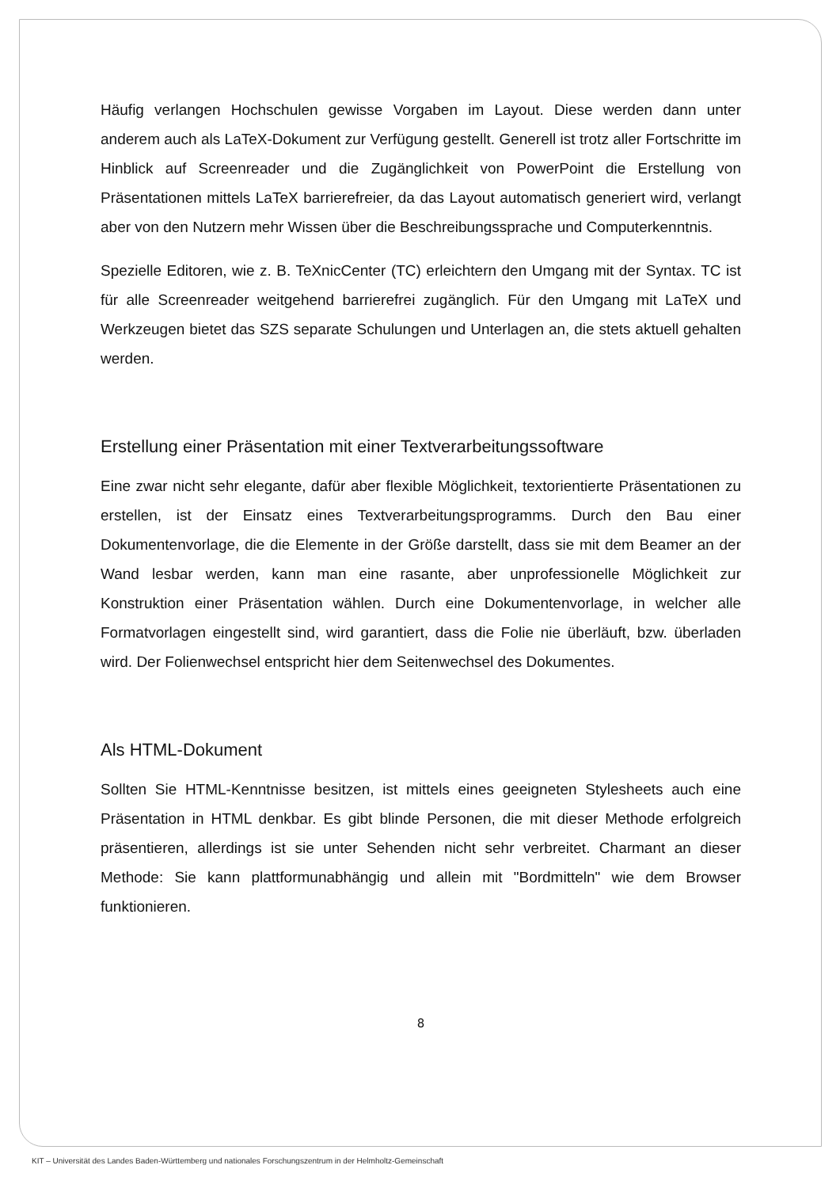Häufig verlangen Hochschulen gewisse Vorgaben im Layout. Diese werden dann unter anderem auch als LaTeX-Dokument zur Verfügung gestellt. Generell ist trotz aller Fortschritte im Hinblick auf Screenreader und die Zugänglichkeit von PowerPoint die Erstellung von Präsentationen mittels LaTeX barrierefreier, da das Layout automatisch generiert wird, verlangt aber von den Nutzern mehr Wissen über die Beschreibungssprache und Computerkenntnis.
Spezielle Editoren, wie z. B. TeXnicCenter (TC) erleichtern den Umgang mit der Syntax. TC ist für alle Screenreader weitgehend barrierefrei zugänglich. Für den Umgang mit LaTeX und Werkzeugen bietet das SZS separate Schulungen und Unterlagen an, die stets aktuell gehalten werden.
Erstellung einer Präsentation mit einer Textverarbeitungssoftware
Eine zwar nicht sehr elegante, dafür aber flexible Möglichkeit, textorientierte Präsentationen zu erstellen, ist der Einsatz eines Textverarbeitungsprogramms. Durch den Bau einer Dokumentenvorlage, die die Elemente in der Größe darstellt, dass sie mit dem Beamer an der Wand lesbar werden, kann man eine rasante, aber unprofessionelle Möglichkeit zur Konstruktion einer Präsentation wählen. Durch eine Dokumentenvorlage, in welcher alle Formatvorlagen eingestellt sind, wird garantiert, dass die Folie nie überläuft, bzw. überladen wird. Der Folienwechsel entspricht hier dem Seitenwechsel des Dokumentes.
Als HTML-Dokument
Sollten Sie HTML-Kenntnisse besitzen, ist mittels eines geeigneten Stylesheets auch eine Präsentation in HTML denkbar. Es gibt blinde Personen, die mit dieser Methode erfolgreich präsentieren, allerdings ist sie unter Sehenden nicht sehr verbreitet. Charmant an dieser Methode: Sie kann plattformunabhängig und allein mit "Bordmitteln" wie dem Browser funktionieren.
8
KIT – Universität des Landes Baden-Württemberg und nationales Forschungszentrum in der Helmholtz-Gemeinschaft